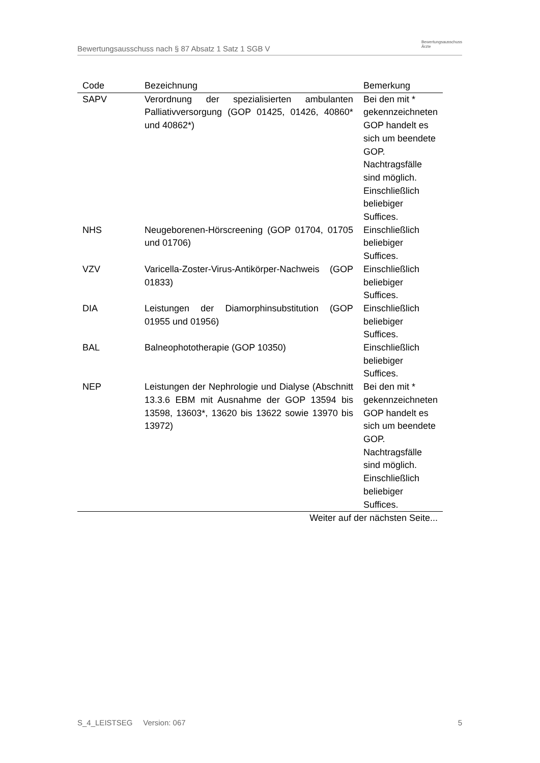Bewertungsausschuss nach § 87 Absatz 1 Satz 1 SGB V Bewertungsausschuss
Ärzte
| Code | Bezeichnung | Bemerkung |
| --- | --- | --- |
| SAPV | Verordnung der spezialisierten ambulanten Palliativversorgung (GOP 01425, 01426, 40860* und 40862*) | Bei den mit * gekennzeichneten GOP handelt es sich um beendete GOP. Nachtragsfälle sind möglich. Einschließlich beliebiger Suffices. |
| NHS | Neugeborenen-Hörscreening (GOP 01704, 01705 und 01706) | Einschließlich beliebiger Suffices. |
| VZV | Varicella-Zoster-Virus-Antikörper-Nachweis (GOP 01833) | Einschließlich beliebiger Suffices. |
| DIA | Leistungen der Diamorphinsubstitution (GOP 01955 und 01956) | Einschließlich beliebiger Suffices. |
| BAL | Balneophototherapie (GOP 10350) | Einschließlich beliebiger Suffices. |
| NEP | Leistungen der Nephrologie und Dialyse (Abschnitt 13.3.6 EBM mit Ausnahme der GOP 13594 bis 13598, 13603*, 13620 bis 13622 sowie 13970 bis 13972) | Bei den mit * gekennzeichneten GOP handelt es sich um beendete GOP. Nachtragsfälle sind möglich. Einschließlich beliebiger Suffices. |
| Weiter auf der nächsten Seite... | | |
S_4_LEISTSEG Version: 067 5